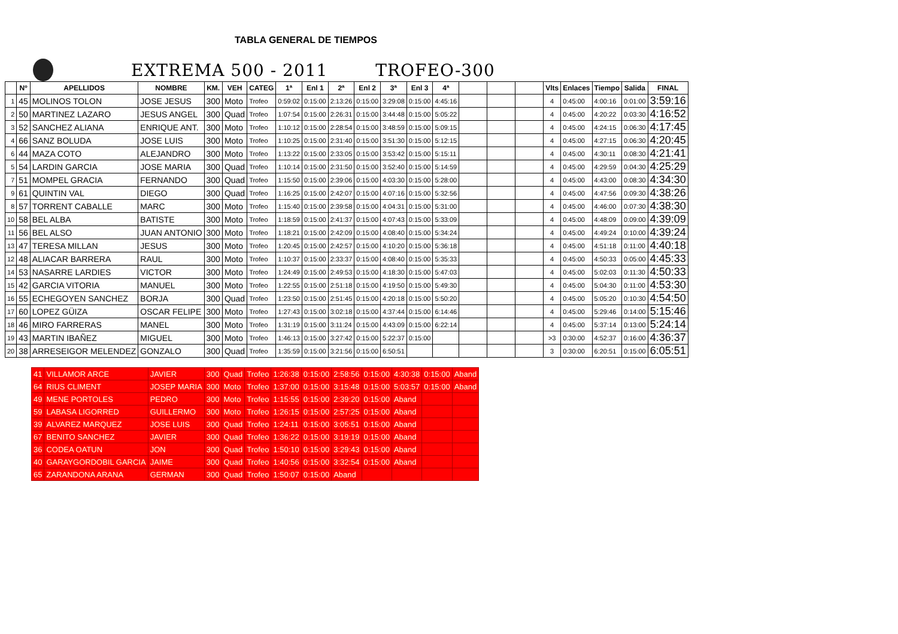TABLA GENERAL DE TIEMPOS
EXTREMA 500 - 2011 TROFEO-300
| | Nº | APELLIDOS | NOMBRE | KM. | VEH | CATEG | 1ª | Enl 1 | 2ª | Enl 2 | 3ª | Enl 3 | 4ª | | | | Vlts | Enlaces | Tiempo | Salida | FINAL |
| --- | --- | --- | --- | --- | --- | --- | --- | --- | --- | --- | --- | --- | --- | --- | --- | --- | --- | --- | --- | --- | --- |
| 1 | 45 | MOLINOS TOLON | JOSE JESUS | 300 | Moto | Trofeo | 0:59:02 | 0:15:00 | 2:13:26 | 0:15:00 | 3:29:08 | 0:15:00 | 4:45:16 | | | | 4 | 0:45:00 | 4:00:16 | 0:01:00 | 3:59:16 |
| 2 | 50 | MARTINEZ LAZARO | JESUS ANGEL | 300 | Quad | Trofeo | 1:07:54 | 0:15:00 | 2:26:31 | 0:15:00 | 3:44:48 | 0:15:00 | 5:05:22 | | | | 4 | 0:45:00 | 4:20:22 | 0:03:30 | 4:16:52 |
| 3 | 52 | SANCHEZ ALIANA | ENRIQUE ANT. | 300 | Moto | Trofeo | 1:10:12 | 0:15:00 | 2:28:54 | 0:15:00 | 3:48:59 | 0:15:00 | 5:09:15 | | | | 4 | 0:45:00 | 4:24:15 | 0:06:30 | 4:17:45 |
| 4 | 66 | SANZ BOLUDA | JOSE LUIS | 300 | Moto | Trofeo | 1:10:25 | 0:15:00 | 2:31:40 | 0:15:00 | 3:51:30 | 0:15:00 | 5:12:15 | | | | 4 | 0:45:00 | 4:27:15 | 0:06:30 | 4:20:45 |
| 6 | 44 | MAZA COTO | ALEJANDRO | 300 | Moto | Trofeo | 1:13:22 | 0:15:00 | 2:33:05 | 0:15:00 | 3:53:42 | 0:15:00 | 5:15:11 | | | | 4 | 0:45:00 | 4:30:11 | 0:08:30 | 4:21:41 |
| 5 | 54 | LARDIN GARCIA | JOSE MARIA | 300 | Quad | Trofeo | 1:10:14 | 0:15:00 | 2:31:50 | 0:15:00 | 3:52:40 | 0:15:00 | 5:14:59 | | | | 4 | 0:45:00 | 4:29:59 | 0:04:30 | 4:25:29 |
| 7 | 51 | MOMPEL GRACIA | FERNANDO | 300 | Quad | Trofeo | 1:15:50 | 0:15:00 | 2:39:06 | 0:15:00 | 4:03:30 | 0:15:00 | 5:28:00 | | | | 4 | 0:45:00 | 4:43:00 | 0:08:30 | 4:34:30 |
| 9 | 61 | QUINTIN VAL | DIEGO | 300 | Quad | Trofeo | 1:16:25 | 0:15:00 | 2:42:07 | 0:15:00 | 4:07:16 | 0:15:00 | 5:32:56 | | | | 4 | 0:45:00 | 4:47:56 | 0:09:30 | 4:38:26 |
| 8 | 57 | TORRENT CABALLE | MARC | 300 | Moto | Trofeo | 1:15:40 | 0:15:00 | 2:39:58 | 0:15:00 | 4:04:31 | 0:15:00 | 5:31:00 | | | | 4 | 0:45:00 | 4:46:00 | 0:07:30 | 4:38:30 |
| 10 | 58 | BEL ALBA | BATISTE | 300 | Moto | Trofeo | 1:18:59 | 0:15:00 | 2:41:37 | 0:15:00 | 4:07:43 | 0:15:00 | 5:33:09 | | | | 4 | 0:45:00 | 4:48:09 | 0:09:00 | 4:39:09 |
| 11 | 56 | BEL ALSO | JUAN ANTONIO | 300 | Moto | Trofeo | 1:18:21 | 0:15:00 | 2:42:09 | 0:15:00 | 4:08:40 | 0:15:00 | 5:34:24 | | | | 4 | 0:45:00 | 4:49:24 | 0:10:00 | 4:39:24 |
| 13 | 47 | TERESA MILLAN | JESUS | 300 | Moto | Trofeo | 1:20:45 | 0:15:00 | 2:42:57 | 0:15:00 | 4:10:20 | 0:15:00 | 5:36:18 | | | | 4 | 0:45:00 | 4:51:18 | 0:11:00 | 4:40:18 |
| 12 | 48 | ALIACAR BARRERA | RAUL | 300 | Moto | Trofeo | 1:10:37 | 0:15:00 | 2:33:37 | 0:15:00 | 4:08:40 | 0:15:00 | 5:35:33 | | | | 4 | 0:45:00 | 4:50:33 | 0:05:00 | 4:45:33 |
| 14 | 53 | NASARRE LARDIES | VICTOR | 300 | Moto | Trofeo | 1:24:49 | 0:15:00 | 2:49:53 | 0:15:00 | 4:18:30 | 0:15:00 | 5:47:03 | | | | 4 | 0:45:00 | 5:02:03 | 0:11:30 | 4:50:33 |
| 15 | 42 | GARCIA VITORIA | MANUEL | 300 | Moto | Trofeo | 1:22:55 | 0:15:00 | 2:51:18 | 0:15:00 | 4:19:50 | 0:15:00 | 5:49:30 | | | | 4 | 0:45:00 | 5:04:30 | 0:11:00 | 4:53:30 |
| 16 | 55 | ECHEGOYEN SANCHEZ | BORJA | 300 | Quad | Trofeo | 1:23:50 | 0:15:00 | 2:51:45 | 0:15:00 | 4:20:18 | 0:15:00 | 5:50:20 | | | | 4 | 0:45:00 | 5:05:20 | 0:10:30 | 4:54:50 |
| 17 | 60 | LOPEZ GÜIZA | OSCAR FELIPE | 300 | Moto | Trofeo | 1:27:43 | 0:15:00 | 3:02:18 | 0:15:00 | 4:37:44 | 0:15:00 | 6:14:46 | | | | 4 | 0:45:00 | 5:29:46 | 0:14:00 | 5:15:46 |
| 18 | 46 | MIRO FARRERAS | MANEL | 300 | Moto | Trofeo | 1:31:19 | 0:15:00 | 3:11:24 | 0:15:00 | 4:43:09 | 0:15:00 | 6:22:14 | | | | 4 | 0:45:00 | 5:37:14 | 0:13:00 | 5:24:14 |
| 19 | 43 | MARTIN IBAÑEZ | MIGUEL | 300 | Moto | Trofeo | 1:46:13 | 0:15:00 | 3:27:42 | 0:15:00 | 5:22:37 | 0:15:00 | | | | | >3 | 0:30:00 | 4:52:37 | 0:16:00 | 4:36:37 |
| 20 | 38 | ARRESEIGOR MELENDEZ | GONZALO | 300 | Quad | Trofeo | 1:35:59 | 0:15:00 | 3:21:56 | 0:15:00 | 6:50:51 | | | | | | 3 | 0:30:00 | 6:20:51 | 0:15:00 | 6:05:51 |
| 41 | VILLAMOR ARCE | JAVIER | 300 | Quad | Trofeo | 1:26:38 | 0:15:00 | 2:58:56 | 0:15:00 | 4:30:38 | 0:15:00 | Aband |
| 64 | RIUS CLIMENT | JOSEP MARIA | 300 | Moto | Trofeo | 1:37:00 | 0:15:00 | 3:15:48 | 0:15:00 | 5:03:57 | 0:15:00 | Aband |
| 49 | MENE PORTOLES | PEDRO | 300 | Moto | Trofeo | 1:15:55 | 0:15:00 | 2:39:20 | 0:15:00 | Aband | | |
| 59 | LABASA LIGORRED | GUILLERMO | 300 | Moto | Trofeo | 1:26:15 | 0:15:00 | 2:57:25 | 0:15:00 | Aband | | |
| 39 | ALVAREZ MARQUEZ | JOSE LUIS | 300 | Quad | Trofeo | 1:24:11 | 0:15:00 | 3:05:51 | 0:15:00 | Aband | | |
| 67 | BENITO SANCHEZ | JAVIER | 300 | Quad | Trofeo | 1:36:22 | 0:15:00 | 3:19:19 | 0:15:00 | Aband | | |
| 36 | CODEA OATUN | JON | 300 | Quad | Trofeo | 1:50:10 | 0:15:00 | 3:29:43 | 0:15:00 | Aband | | |
| 40 | GARAYGORDOBIL GARCIA | JAIME | 300 | Quad | Trofeo | 1:40:56 | 0:15:00 | 3:32:54 | 0:15:00 | Aband | | |
| 65 | ZARANDONA ARANA | GERMAN | 300 | Quad | Trofeo | 1:50:07 | 0:15:00 | Aband | | | | |